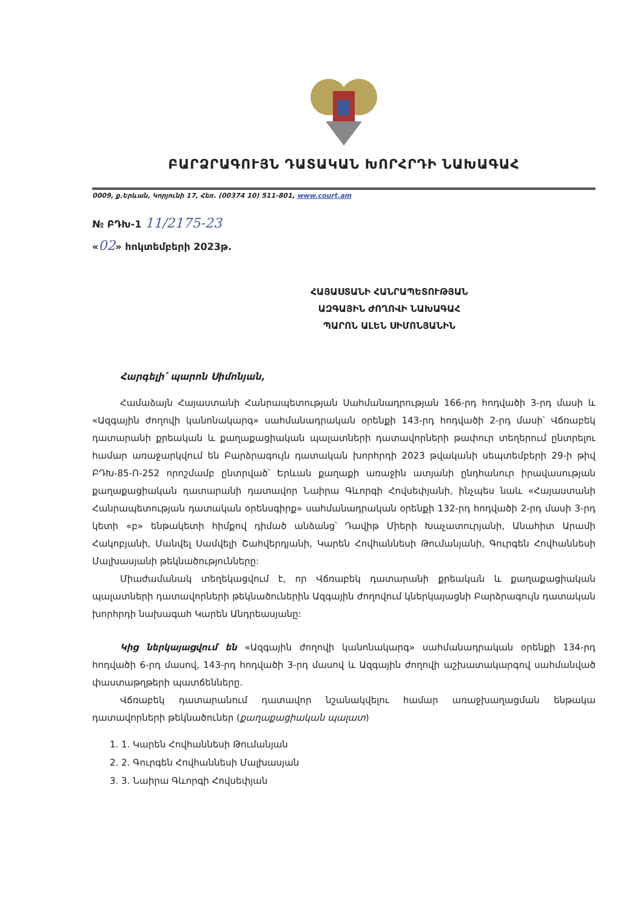ԲԱՐՁՐԱԳՈՒՅՆ ԴԱՏԱԿԱՆ ԽՈՐՀՐԴԻ ՆԱԽԱԳԱՀ
0009, ք.Երևան, Կորյունի 17, Հեռ. (00374 10) 511-801, www.court.am
№ ԲԴԽ-1 11/2175-23
«02» հոկտեմբերի 2023թ.
ՀԱՅԱՍՏԱՆԻ ՀԱՆՐԱՊԵՏՈՒԹՅԱՆ
ԱԶԳԱՅԻՆ ԺՈՂՈՎԻ ՆԱԽԱԳԱՀ
ՊԱՐՈՆ ԱԼԵՆ ՍԻՄՈՆՅԱՆԻՆ
Հարգելի՛ պարոն Սիմոնյան,
Համաձայն Հայաստանի Հանրապետության Սահմանադրության 166-րդ հոդվածի 3-րդ մասի և «Ազգային ժողովի կանոնակարգ» սահմանադրական օրենքի 143-րդ հոդվածի 2-րդ մասի՝ Վճռաբեկ դատարանի քրեական և քաղաքացիական պալատների դատավորների թափուր տեղերում ընտրելու համար առաջարկվում են Բարձրագույն դատական խորհրդի 2023 թվականի սեպտեմբերի 29-ի թիվ ԲԴԽ-85-Ո-252 որոշմամբ ընտրված՝ Երևան քաղաքի առաջին ատյանի ընդհանուր իրավասության քաղաքացիական դատարանի դատավոր Նաիրա Գևորգի Հովսեփյանի, ինչպես նաև «Հայաստանի Հանրապետության դատական օրենսգիրք» սահմանադրական օրենքի 132-րդ հոդվածի 2-րդ մասի 3-րդ կետի «բ» ենթակետի հիմքով դիմած անձանց՝ Դավիթ Միերի Խաչատուրյանի, Անահիտ Արամի Հակոբյանի, Մանվել Սամվելի Շահվերդյանի, Կարեն Հովհաննեսի Թումանյանի, Գուրգեն Հովհաննեսի Մալխասյանի թեկնածությունները:
Միաժամանակ տեղեկացվում է, որ Վճռաբեկ դատարանի քրեական և քաղաքացիական պալատների դատավորների թեկնածուներին Ազգային ժողովում կներկայացնի Բարձրագույն դատական խորհրդի նախագահ Կարեն Անդրեասյանը:
Կից ներկայացվում են «Ազգային ժողովի կանոնակարգ» սահմանադրական օրենքի 134-րդ հոդվածի 6-րդ մասով, 143-րդ հոդվածի 3-րդ մասով և Ազգային ժողովի աշխատակարգով սահմանված փաստաթղթերի պատճենները.
Վճռաբեկ դատարանում դատավոր նշանակվելու համար առաջխաղացման ենթակա դատավորների թեկնածուներ (քաղաքացիական պալատ)
1. 1. Կարեն Հովհաննեսի Թումանյան
2. 2. Գուրգեն Հովհաննեսի Մալխասյան
3. 3. Նաիրա Գևորգի Հովսեփյան